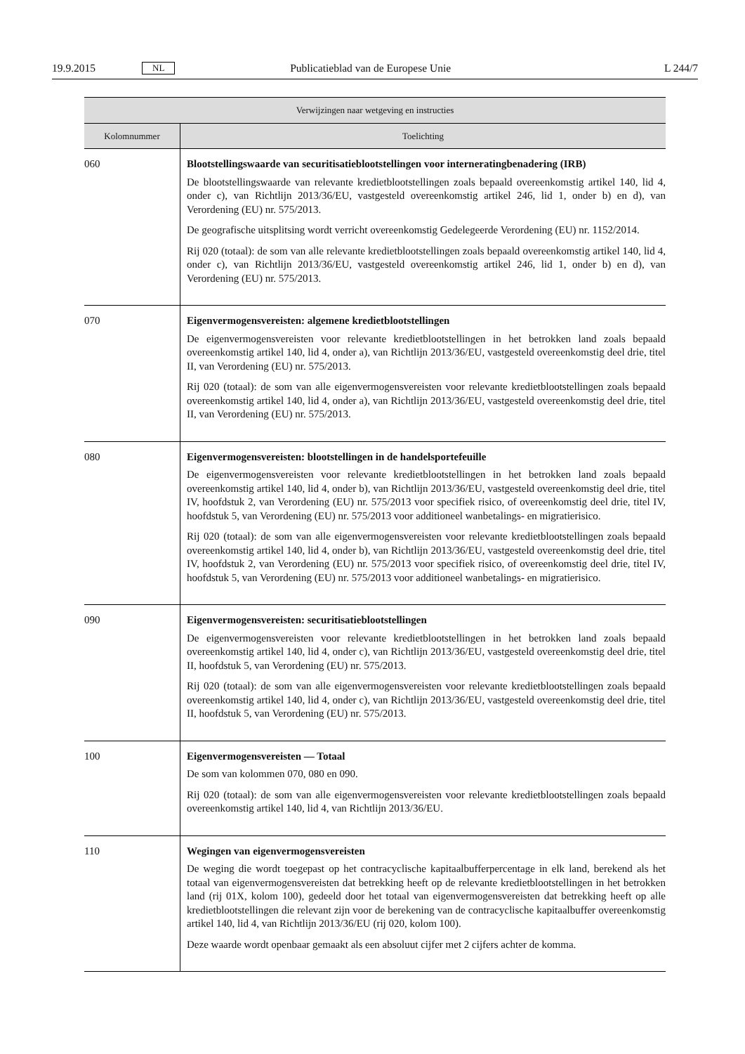19.9.2015 NL Publicatieblad van de Europese Unie L 244/7
| Verwijzingen naar wetgeving en instructies | |
| --- | --- |
| Kolomnummer | Toelichting |
| 060 | Blootstellingswaarde van securitisatieblootstellingen voor interneratingbenadering (IRB) De blootstellingswaarde van relevante kredietblootstellingen zoals bepaald overeenkomstig artikel 140, lid 4, onder c), van Richtlijn 2013/36/EU, vastgesteld overeenkomstig artikel 246, lid 1, onder b) en d), van Verordening (EU) nr. 575/2013. De geografische uitsplitsing wordt verricht overeenkomstig Gedelegeerde Verordening (EU) nr. 1152/2014. Rij 020 (totaal): de som van alle relevante kredietblootstellingen zoals bepaald overeenkomstig artikel 140, lid 4, onder c), van Richtlijn 2013/36/EU, vastgesteld overeenkomstig artikel 246, lid 1, onder b) en d), van Verordening (EU) nr. 575/2013. |
| 070 | Eigenvermogensvereisten: algemene kredietblootstellingen De eigenvermogensvereisten voor relevante kredietblootstellingen in het betrokken land zoals bepaald overeenkomstig artikel 140, lid 4, onder a), van Richtlijn 2013/36/EU, vastgesteld overeenkomstig deel drie, titel II, van Verordening (EU) nr. 575/2013. Rij 020 (totaal): de som van alle eigenvermogensvereisten voor relevante kredietblootstellingen zoals bepaald overeenkomstig artikel 140, lid 4, onder a), van Richtlijn 2013/36/EU, vastgesteld overeenkomstig deel drie, titel II, van Verordening (EU) nr. 575/2013. |
| 080 | Eigenvermogensvereisten: blootstellingen in de handelsportefeuille De eigenvermogensvereisten voor relevante kredietblootstellingen in het betrokken land zoals bepaald overeenkomstig artikel 140, lid 4, onder b), van Richtlijn 2013/36/EU, vastgesteld overeenkomstig deel drie, titel IV, hoofdstuk 2, van Verordening (EU) nr. 575/2013 voor specifiek risico, of overeenkomstig deel drie, titel IV, hoofdstuk 5, van Verordening (EU) nr. 575/2013 voor additioneel wanbetalings- en migratierisico. Rij 020 (totaal): de som van alle eigenvermogensvereisten voor relevante kredietblootstellingen zoals bepaald overeenkomstig artikel 140, lid 4, onder b), van Richtlijn 2013/36/EU, vastgesteld overeenkomstig deel drie, titel IV, hoofdstuk 2, van Verordening (EU) nr. 575/2013 voor specifiek risico, of overeenkomstig deel drie, titel IV, hoofdstuk 5, van Verordening (EU) nr. 575/2013 voor additioneel wanbetalings- en migratierisico. |
| 090 | Eigenvermogensvereisten: securitisatieblootstellingen De eigenvermogensvereisten voor relevante kredietblootstellingen in het betrokken land zoals bepaald overeenkomstig artikel 140, lid 4, onder c), van Richtlijn 2013/36/EU, vastgesteld overeenkomstig deel drie, titel II, hoofdstuk 5, van Verordening (EU) nr. 575/2013. Rij 020 (totaal): de som van alle eigenvermogensvereisten voor relevante kredietblootstellingen zoals bepaald overeenkomstig artikel 140, lid 4, onder c), van Richtlijn 2013/36/EU, vastgesteld overeenkomstig deel drie, titel II, hoofdstuk 5, van Verordening (EU) nr. 575/2013. |
| 100 | Eigenvermogensvereisten — Totaal De som van kolommen 070, 080 en 090. Rij 020 (totaal): de som van alle eigenvermogensvereisten voor relevante kredietblootstellingen zoals bepaald overeenkomstig artikel 140, lid 4, van Richtlijn 2013/36/EU. |
| 110 | Wegingen van eigenvermogensvereisten De weging die wordt toegepast op het contracyclische kapitaalbufferpercentage in elk land, berekend als het totaal van eigenvermogensvereisten dat betrekking heeft op de relevante kredietblootstellingen in het betrokken land (rij 01X, kolom 100), gedeeld door het totaal van eigenvermogensvereisten dat betrekking heeft op alle kredietblootstellingen die relevant zijn voor de berekening van de contracyclische kapitaalbuffer overeenkomstig artikel 140, lid 4, van Richtlijn 2013/36/EU (rij 020, kolom 100). Deze waarde wordt openbaar gemaakt als een absoluut cijfer met 2 cijfers achter de komma. |